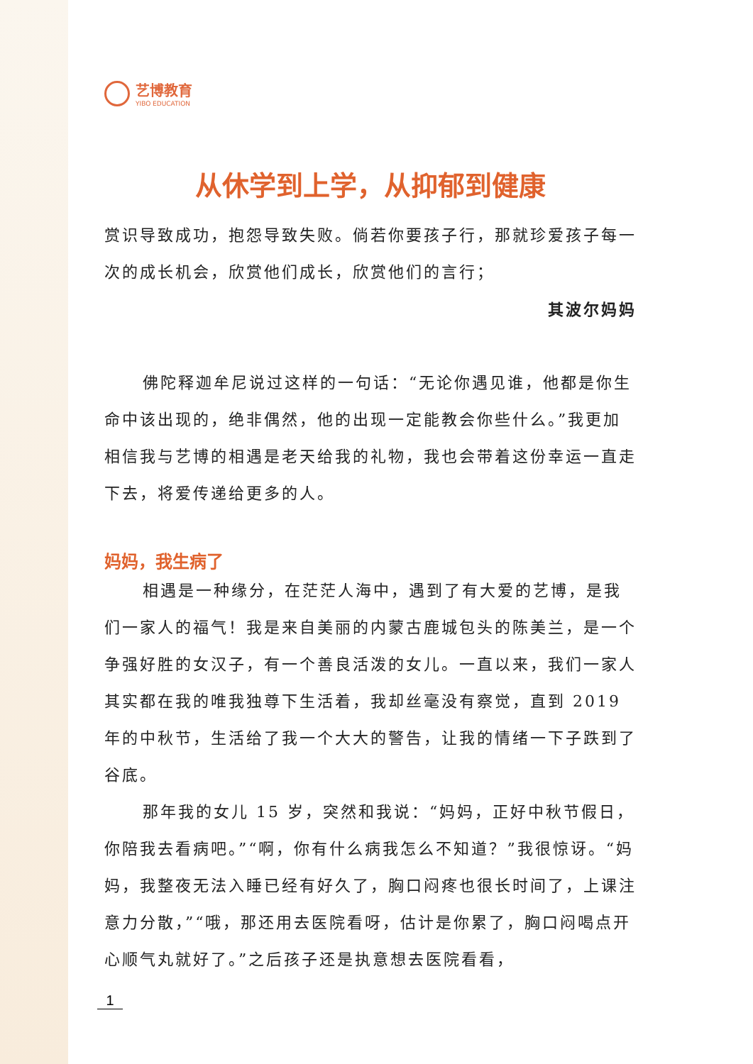艺博教育
YIBO EDUCATION
从休学到上学，从抑郁到健康
赏识导致成功，抱怨导致失败。倘若你要孩子行，那就珍爱孩子每一次的成长机会，欣赏他们成长，欣赏他们的言行；
其波尔妈妈
佛陀释迦牟尼说过这样的一句话：“无论你遇见谁，他都是你生命中该出现的，绝非偶然，他的出现一定能教会你些什么。”我更加相信我与艺博的相遇是老天给我的礼物，我也会带着这份幸运一直走下去，将爱传递给更多的人。
妈妈，我生病了
相遇是一种缘分，在茫茫人海中，遇到了有大爱的艺博，是我们一家人的福气！我是来自美丽的内蒙古鹿城包头的陈美兰，是一个争强好胜的女汉子，有一个善良活泼的女儿。一直以来，我们一家人其实都在我的唯我独尊下生活着，我却丝毫没有察觉，直到 2019 年的中秋节，生活给了我一个大大的警告，让我的情绪一下子跌到了谷底。
那年我的女儿 15 岁，突然和我说：“妈妈，正好中秋节假日，你陪我去看病吧。”“啊，你有什么病我怎么不知道？”我很惊讶。“妈妈，我整夜无法入睡已经有好久了，胸口闷疼也很长时间了，上课注意力分散，”“哦，那还用去医院看呀，估计是你累了，胸口闷喝点开心顺气丸就好了。”之后孩子还是执意想去医院看看，
1